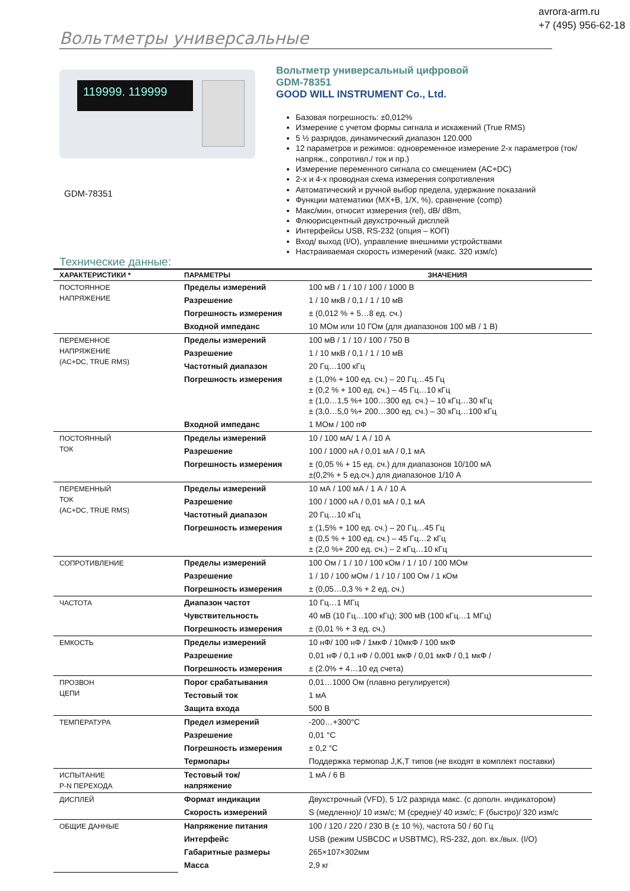avrora-arm.ru
+7 (495) 956-62-18
Вольтметры универсальные
119999. 119999
GDM-78351
Вольтметр универсальный цифровой
GDM-78351
GOOD WILL INSTRUMENT Co., Ltd.
Базовая погрешность: ±0,012%
Измерение с учетом формы сигнала и искажений (True RMS)
5 ½ разрядов, динамический диапазон 120.000
12 параметров и режимов: одновременное измерение 2-х параметров (ток/ напряж., сопротивл./ ток и пр.)
Измерение переменного сигнала со смещением (AC+DC)
2-х и 4-х проводная схема измерения сопротивления
Автоматический и ручной выбор предела, удержание показаний
Функции математики (MX+B, 1/X, %), сравнение (comp)
Макс/мин, относит измерения (rel), dB/ dBm,
Флюорисцентный двухстрочный дисплей
Интерфейсы USB, RS-232 (опция – КОП)
Вход/ выход (I/O), управление внешними устройствами
Настраиваемая скорость измерений (макс. 320 изм/с)
Технические данные:
| ХАРАКТЕРИСТИКИ * | ПАРАМЕТРЫ | ЗНАЧЕНИЯ |
| --- | --- | --- |
| ПОСТОЯННОЕ НАПРЯЖЕНИЕ | Пределы измерений | 100 мВ / 1 / 10 / 100 / 1000 В |
| | Разрешение | 1 / 10 мкВ / 0,1 / 1 / 10 мВ |
| | Погрешность измерения | ± (0,012 % + 5…8 ед. сч.) |
| | Входной импеданс | 10 МОм или 10 ГОм (для диапазонов 100 мВ / 1 В) |
| ПЕРЕМЕННОЕ НАПРЯЖЕНИЕ (AC+DC, TRUE RMS) | Пределы измерений | 100 мВ / 1 / 10 / 100 / 750 В |
| | Разрешение | 1 / 10 мкВ / 0,1 / 1 / 10 мВ |
| | Частотный диапазон | 20 Гц…100 кГц |
| | Погрешность измерения | ± (1,0% + 100 ед. сч.) – 20 Гц…45 Гц ± (0,2 % + 100 ед. сч.) – 45 Гц…10 кГц ± (1,0…1,5 %+ 100…300 ед. сч.) – 10 кГц…30 кГц ± (3,0…5,0 %+ 200…300 ед. сч.) – 30 кГц…100 кГц |
| | Входной импеданс | 1 МОм / 100 пФ |
| ПОСТОЯННЫЙ ТОК | Пределы измерений | 10 / 100 мА/ 1 А / 10 А |
| | Разрешение | 100 / 1000 нА / 0,01 мА / 0,1 мА |
| | Погрешность измерения | ± (0,05 % + 15 ед. сч.) для диапазонов 10/100 мА ±(0,2% + 5 ед.сч.) для диапазонов 1/10 А |
| ПЕРЕМЕННЫЙ ТОК (AC+DC, TRUE RMS) | Пределы измерений | 10 мА / 100 мА / 1 А / 10 А |
| | Разрешение | 100 / 1000 нА / 0,01 мА / 0,1 мА |
| | Частотный диапазон | 20 Гц…10 кГц |
| | Погрешность измерения | ± (1,5% + 100 ед. сч.) – 20 Гц…45 Гц ± (0,5 % + 100 ед. сч.) – 45 Гц…2 кГц ± (2,0 %+ 200 ед. сч.) – 2 кГц…10 кГц |
| СОПРОТИВЛЕНИЕ | Пределы измерений | 100 Ом / 1 / 10 / 100 кОм / 1 / 10 / 100 МОм |
| | Разрешение | 1 / 10 / 100 мОм / 1 / 10 / 100 Ом / 1 кОм |
| | Погрешность измерения | ± (0,05…0,3 % + 2 ед. сч.) |
| ЧАСТОТА | Диапазон частот | 10 Гц…1 МГц |
| | Чувствительность | 40 мВ (10 Гц…100 кГц); 300 мВ (100 кГц…1 МГц) |
| | Погрешность измерения | ± (0,01 % + 3 ед. сч.) |
| ЕМКОСТЬ | Пределы измерений | 10 нФ/ 100 нФ / 1мкФ / 10мкФ / 100 мкФ |
| | Разрешение | 0,01 нФ / 0,1 нФ / 0,001 мкФ / 0,01 мкФ / 0,1 мкФ / |
| | Погрешность измерения | ± (2.0% + 4…10 ед счета) |
| ПРОЗВОН ЦЕПИ | Порог срабатывания | 0,01…1000 Ом (плавно регулируется) |
| | Тестовый ток | 1 мА |
| | Защита входа | 500 В |
| ТЕМПЕРАТУРА | Предел измерений | -200…+300°С |
| | Разрешение | 0,01 °С |
| | Погрешность измерения | ± 0,2 °С |
| | Термопары | Поддержка термопар J,K,T типов (не входят в комплект поставки) |
| ИСПЫТАНИЕ P-N ПЕРЕХОДА | Тестовый ток/ напряжение | 1 мА / 6 В |
| ДИСПЛЕЙ | Формат индикации | Двухстрочный (VFD), 5 1/2 разряда макс. (с дополн. индикатором) |
| | Скорость измерений | S (медленно)/ 10 изм/с; M (средне)/ 40 изм/с; F (быстро)/ 320 изм/с |
| ОБЩИЕ ДАННЫЕ | Напряжение питания | 100 / 120 / 220 / 230 В (± 10 %), частота 50 / 60 Гц |
| | Интерфейс | USB (режим USBCDC и USBTMC), RS-232, доп. вх./вых. (I/O) |
| | Габаритные размеры | 265×107×302мм |
| | Масса | 2,9 кг |